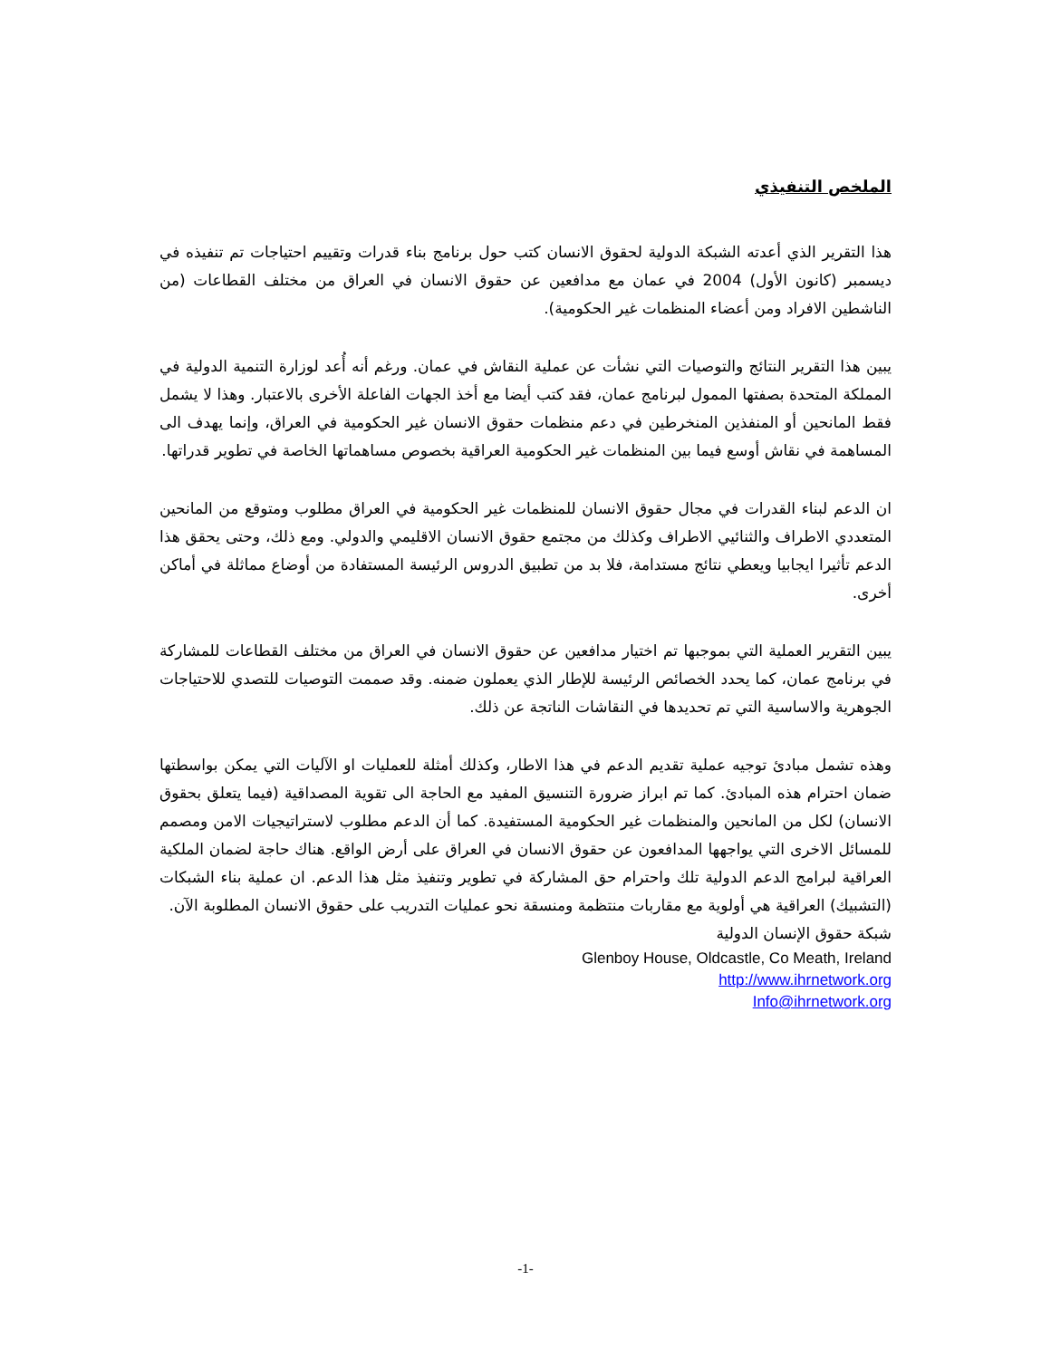الملخص التنفيذي
هذا التقرير الذي أعدته الشبكة الدولية لحقوق الانسان كتب حول برنامج بناء قدرات وتقييم احتياجات تم تنفيذه في ديسمبر (كانون الأول) 2004 في عمان مع مدافعين عن حقوق الانسان في العراق من مختلف القطاعات (من الناشطين الافراد ومن أعضاء المنظمات غير الحكومية).
يبين هذا التقرير النتائج والتوصيات التي نشأت عن عملية النقاش في عمان. ورغم أنه أُعد لوزارة التنمية الدولية في المملكة المتحدة بصفتها الممول لبرنامج عمان، فقد كتب أيضا مع أخذ الجهات الفاعلة الأخرى بالاعتبار. وهذا لا يشمل فقط المانحين أو المنفذين المنخرطين في دعم منظمات حقوق الانسان غير الحكومية في العراق، وإنما يهدف الى المساهمة في نقاش أوسع فيما بين المنظمات غير الحكومية العراقية بخصوص مساهماتها الخاصة في تطوير قدراتها.
ان الدعم لبناء القدرات في مجال حقوق الانسان للمنظمات غير الحكومية في العراق مطلوب ومتوقع من المانحين المتعددي الاطراف والثنائيي الاطراف وكذلك من مجتمع حقوق الانسان الاقليمي والدولي. ومع ذلك، وحتى يحقق هذا الدعم تأثيرا ايجابيا ويعطي نتائج مستدامة، فلا بد من تطبيق الدروس الرئيسة المستفادة من أوضاع مماثلة في أماكن أخرى.
يبين التقرير العملية التي بموجبها تم اختيار مدافعين عن حقوق الانسان في العراق من مختلف القطاعات للمشاركة في برنامج عمان، كما يحدد الخصائص الرئيسة للإطار الذي يعملون ضمنه. وقد صممت التوصيات للتصدي للاحتياجات الجوهرية والاساسية التي تم تحديدها في النقاشات الناتجة عن ذلك.
وهذه تشمل مبادئ توجيه عملية تقديم الدعم في هذا الاطار، وكذلك أمثلة للعمليات او الآليات التي يمكن بواسطتها ضمان احترام هذه المبادئ. كما تم ابراز ضرورة التنسيق المفيد مع الحاجة الى تقوية المصداقية (فيما يتعلق بحقوق الانسان) لكل من المانحين والمنظمات غير الحكومية المستفيدة. كما أن الدعم مطلوب لاستراتيجيات الامن ومصمم للمسائل الاخرى التي يواجهها المدافعون عن حقوق الانسان في العراق على أرض الواقع. هناك حاجة لضمان الملكية العراقية لبرامج الدعم الدولية تلك واحترام حق المشاركة في تطوير وتنفيذ مثل هذا الدعم. ان عملية بناء الشبكات (التشبيك) العراقية هي أولوية مع مقاربات منتظمة ومنسقة نحو عمليات التدريب على حقوق الانسان المطلوبة الآن.
شبكة حقوق الإنسان الدولية
Glenboy House, Oldcastle, Co Meath, Ireland
http://www.ihrnetwork.org
Info@ihrnetwork.org
-1-